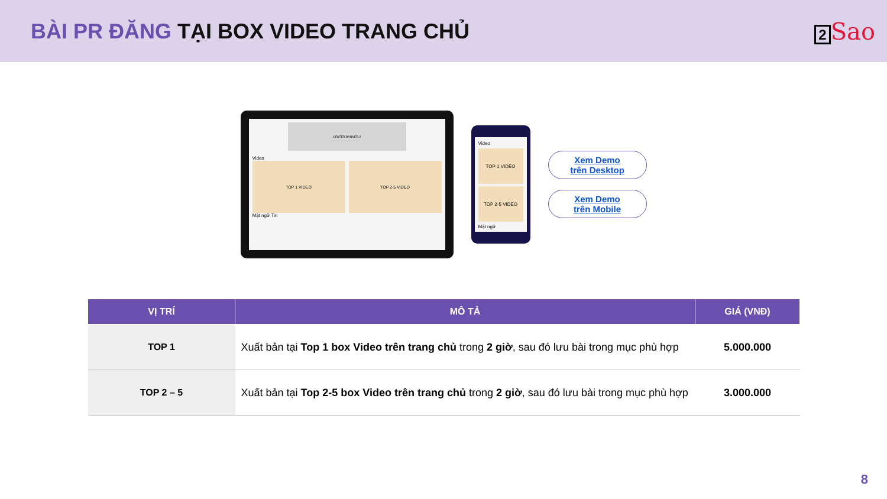BÀI PR ĐĂNG TẠI BOX VIDEO TRANG CHỦ
2 Sao
CENTER BANNER 3
Video
TOP 1 VIDEO TOP 2-5 VIDEO
Mật ngữ Tin
Video
TOP 1 VIDEO
TOP 2-5 VIDEO
Mật ngữ
Xem Demo
trên Desktop
Xem Demo
trên Mobile
| VỊ TRÍ | MÔ TẢ | GIÁ (VNĐ) |
| --- | --- | --- |
| TOP 1 | Xuất bản tại Top 1 box Video trên trang chủ trong 2 giờ , sau đó lưu bài trong mục phù hợp | 5.000.000 |
| TOP 2 – 5 | Xuất bản tại Top 2-5 box Video trên trang chủ trong 2 giờ , sau đó lưu bài trong mục phù hợp | 3.000.000 |
8